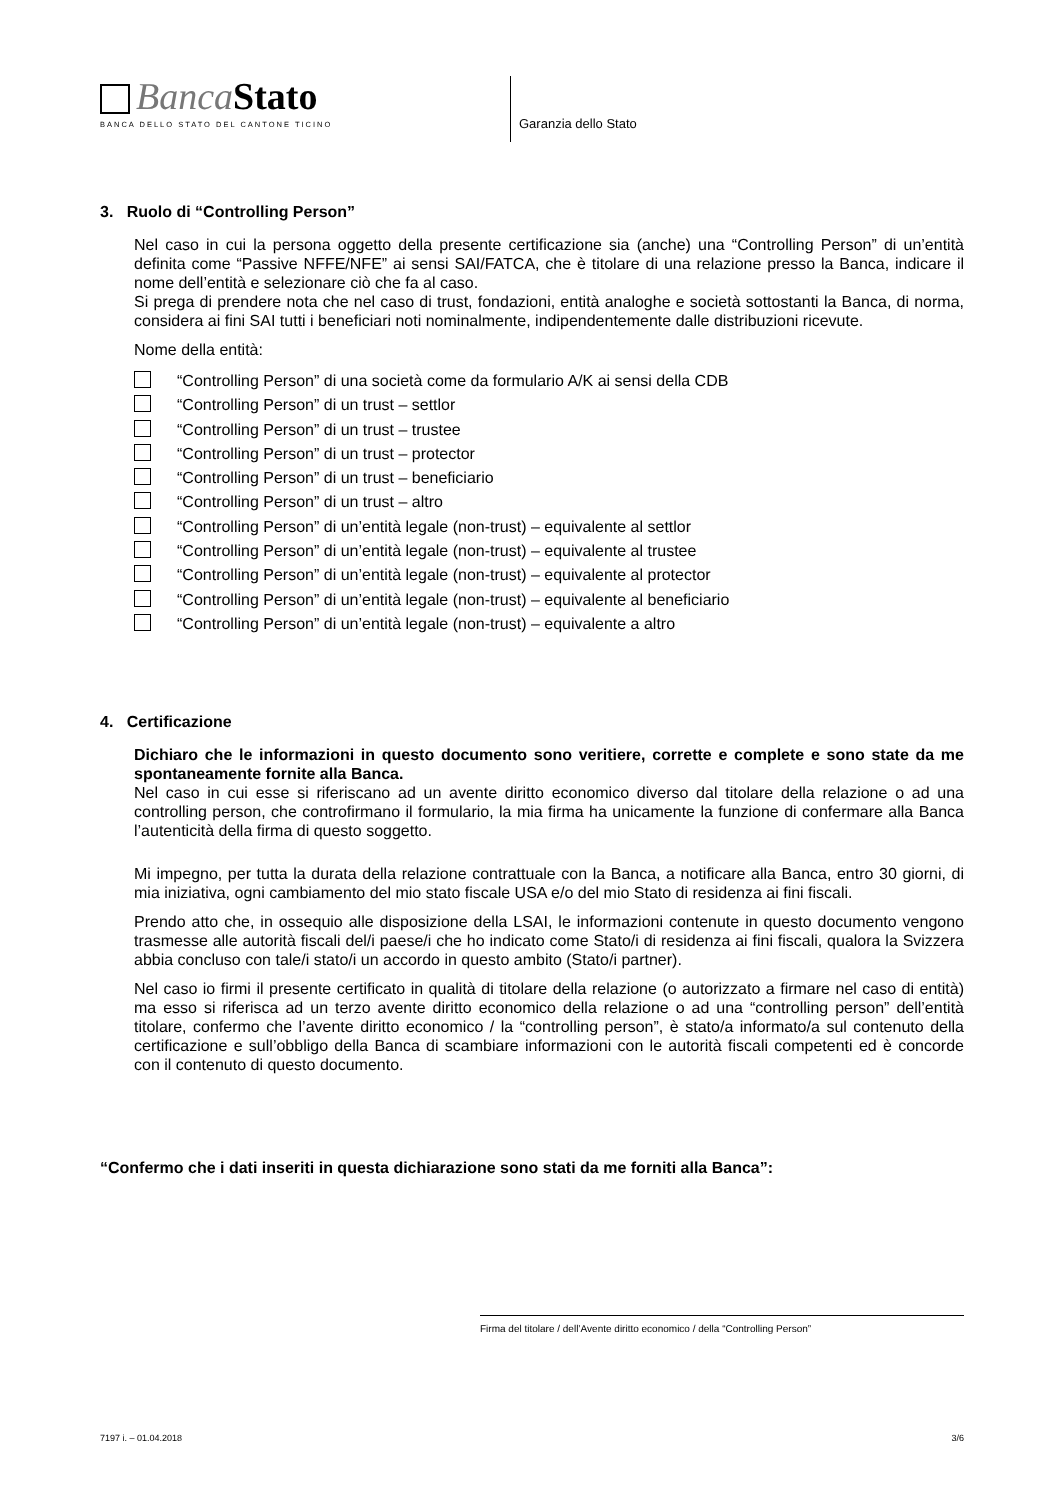Banca Stato
BANCA DELLO STATO DEL CANTONE TICINO
Garanzia dello Stato
3. Ruolo di “Controlling Person”
Nel caso in cui la persona oggetto della presente certificazione sia (anche) una “Controlling Person” di un’entità definita come “Passive NFFE/NFE” ai sensi SAI/FATCA, che è titolare di una relazione presso la Banca, indicare il nome dell’entità e selezionare ciò che fa al caso.
Si prega di prendere nota che nel caso di trust, fondazioni, entità analoghe e società sottostanti la Banca, di norma, considera ai fini SAI tutti i beneficiari noti nominalmente, indipendentemente dalle distribuzioni ricevute.
Nome della entità:
“Controlling Person” di una società come da formulario A/K ai sensi della CDB
“Controlling Person” di un trust – settlor
“Controlling Person” di un trust – trustee
“Controlling Person” di un trust – protector
“Controlling Person” di un trust – beneficiario
“Controlling Person” di un trust – altro
“Controlling Person” di un’entità legale (non-trust) – equivalente al settlor
“Controlling Person” di un’entità legale (non-trust) – equivalente al trustee
“Controlling Person” di un’entità legale (non-trust) – equivalente al protector
“Controlling Person” di un’entità legale (non-trust) – equivalente al beneficiario
“Controlling Person” di un’entità legale (non-trust) – equivalente a altro
4. Certificazione
Dichiaro che le informazioni in questo documento sono veritiere, corrette e complete e sono state da me spontaneamente fornite alla Banca.
Nel caso in cui esse si riferiscano ad un avente diritto economico diverso dal titolare della relazione o ad una controlling person, che controfirmano il formulario, la mia firma ha unicamente la funzione di confermare alla Banca l’autenticità della firma di questo soggetto.
Mi impegno, per tutta la durata della relazione contrattuale con la Banca, a notificare alla Banca, entro 30 giorni, di mia iniziativa, ogni cambiamento del mio stato fiscale USA e/o del mio Stato di residenza ai fini fiscali.
Prendo atto che, in ossequio alle disposizione della LSAI, le informazioni contenute in questo documento vengono trasmesse alle autorità fiscali del/i paese/i che ho indicato come Stato/i di residenza ai fini fiscali, qualora la Svizzera abbia concluso con tale/i stato/i un accordo in questo ambito (Stato/i partner).
Nel caso io firmi il presente certificato in qualità di titolare della relazione (o autorizzato a firmare nel caso di entità) ma esso si riferisca ad un terzo avente diritto economico della relazione o ad una “controlling person” dell’entità titolare, confermo che l’avente diritto economico / la “controlling person”, è stato/a informato/a sul contenuto della certificazione e sull’obbligo della Banca di scambiare informazioni con le autorità fiscali competenti ed è concorde con il contenuto di questo documento.
“Confermo che i dati inseriti in questa dichiarazione sono stati da me forniti alla Banca”:
Firma del titolare / dell’Avente diritto economico / della “Controlling Person”
7197 i. – 01.04.2018 3/6